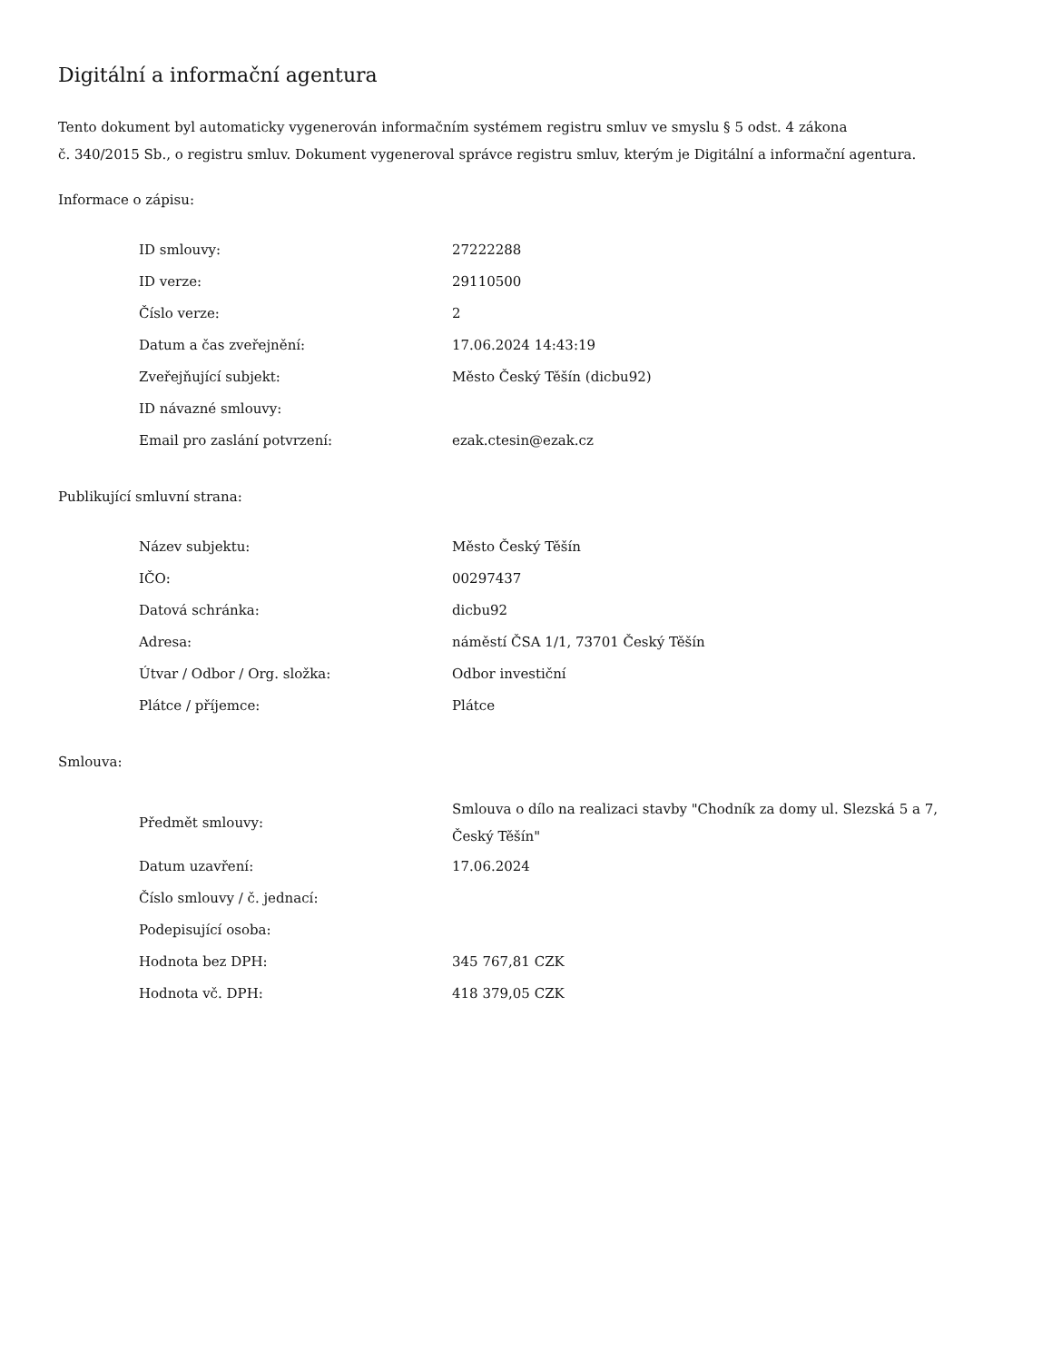Digitální a informační agentura
Tento dokument byl automaticky vygenerován informačním systémem registru smluv ve smyslu § 5 odst. 4 zákona
č. 340/2015 Sb., o registru smluv. Dokument vygeneroval správce registru smluv, kterým je Digitální a informační agentura.
Informace o zápisu:
| ID smlouvy: | 27222288 |
| ID verze: | 29110500 |
| Číslo verze: | 2 |
| Datum a čas zveřejnění: | 17.06.2024 14:43:19 |
| Zveřejňující subjekt: | Město Český Těšín (dicbu92) |
| ID návazné smlouvy: | |
| Email pro zaslání potvrzení: | ezak.ctesin@ezak.cz |
Publikující smluvní strana:
| Název subjektu: | Město Český Těšín |
| IČO: | 00297437 |
| Datová schránka: | dicbu92 |
| Adresa: | náměstí ČSA 1/1, 73701 Český Těšín |
| Útvar / Odbor / Org. složka: | Odbor investiční |
| Plátce / příjemce: | Plátce |
Smlouva:
| Předmět smlouvy: | Smlouva o dílo na realizaci stavby "Chodník za domy ul. Slezská 5 a 7, Český Těšín" |
| Datum uzavření: | 17.06.2024 |
| Číslo smlouvy / č. jednací: | |
| Podepisující osoba: | |
| Hodnota bez DPH: | 345 767,81 CZK |
| Hodnota vč. DPH: | 418 379,05 CZK |